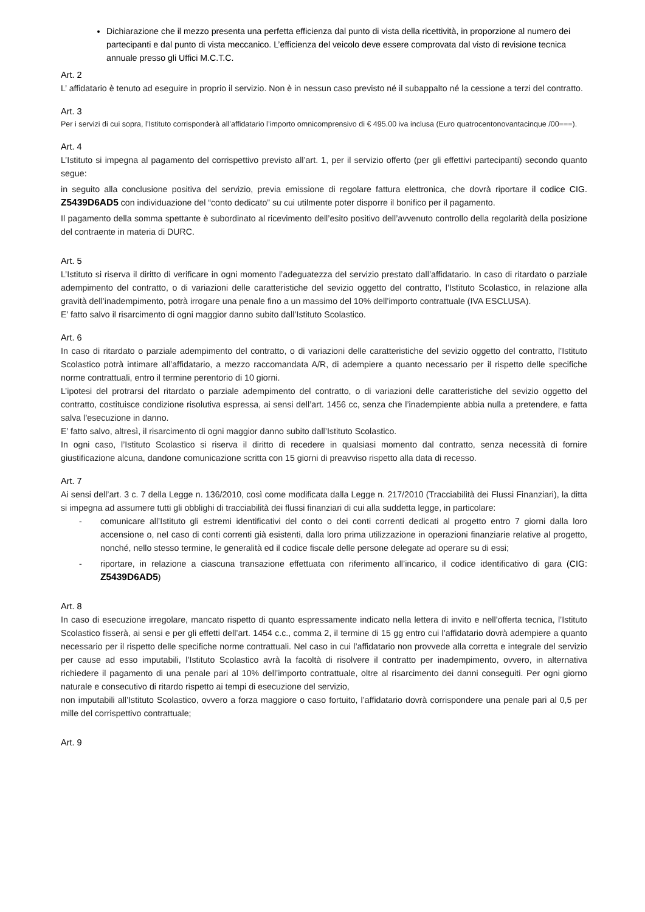Dichiarazione che il mezzo presenta una perfetta efficienza dal punto di vista della ricettività, in proporzione al numero dei partecipanti e dal punto di vista meccanico. L’efficienza del veicolo deve essere comprovata dal visto di revisione tecnica annuale presso gli Uffici M.C.T.C.
Art. 2
L’ affidatario è tenuto ad eseguire in proprio il servizio. Non è in nessun caso previsto né il subappalto né la cessione a terzi del contratto.
Art. 3
Per i servizi di cui sopra, l’Istituto corrisponderà all’affidatario l’importo omnicomprensivo di € 495.00 iva inclusa (Euro quatrocentonovantacinque /00===).
Art. 4
L’Istituto si impegna al pagamento del corrispettivo previsto all’art. 1, per il servizio offerto (per gli effettivi partecipanti) secondo quanto segue:
in seguito alla conclusione positiva del servizio, previa emissione di regolare fattura elettronica, che dovrà riportare il codice CIG. Z5439D6AD5 con individuazione del “conto dedicato” su cui utilmente poter disporre il bonifico per il pagamento.
Il pagamento della somma spettante è subordinato al ricevimento dell’esito positivo dell’avvenuto controllo della regolarità della posizione del contraente in materia di DURC.
Art. 5
L’Istituto si riserva il diritto di verificare in ogni momento l’adeguatezza del servizio prestato dall’affidatario. In caso di ritardato o parziale adempimento del contratto, o di variazioni delle caratteristiche del sevizio oggetto del contratto, l’Istituto Scolastico, in relazione alla gravità dell’inadempimento, potrà irrogare una penale fino a un massimo del 10% dell’importo contrattuale (IVA ESCLUSA).
E’ fatto salvo il risarcimento di ogni maggior danno subito dall’Istituto Scolastico.
Art. 6
In caso di ritardato o parziale adempimento del contratto, o di variazioni delle caratteristiche del sevizio oggetto del contratto, l’Istituto Scolastico potrà intimare all’affidatario, a mezzo raccomandata A/R, di adempiere a quanto necessario per il rispetto delle specifiche norme contrattuali, entro il termine perentorio di 10 giorni.
L’ipotesi del protrarsi del ritardato o parziale adempimento del contratto, o di variazioni delle caratteristiche del sevizio oggetto del contratto, costituisce condizione risolutiva espressa, ai sensi dell’art. 1456 cc, senza che l’inadempiente abbia nulla a pretendere, e fatta salva l’esecuzione in danno.
E’ fatto salvo, altresì, il risarcimento di ogni maggior danno subito dall’Istituto Scolastico.
In ogni caso, l’Istituto Scolastico si riserva il diritto di recedere in qualsiasi momento dal contratto, senza necessità di fornire giustificazione alcuna, dandone comunicazione scritta con 15 giorni di preavviso rispetto alla data di recesso.
Art. 7
Ai sensi dell’art. 3 c. 7 della Legge n. 136/2010, così come modificata dalla Legge n. 217/2010 (Tracciabilità dei Flussi Finanziari), la ditta si impegna ad assumere tutti gli obblighi di tracciabilità dei flussi finanziari di cui alla suddetta legge, in particolare:
- comunicare all’Istituto gli estremi identificativi del conto o dei conti correnti dedicati al progetto entro 7 giorni dalla loro accensione o, nel caso di conti correnti già esistenti, dalla loro prima utilizzazione in operazioni finanziarie relative al progetto, nonché, nello stesso termine, le generalità ed il codice fiscale delle persone delegate ad operare su di essi;
- riportare, in relazione a ciascuna transazione effettuata con riferimento all’incarico, il codice identificativo di gara (CIG: Z5439D6AD5)
Art. 8
In caso di esecuzione irregolare, mancato rispetto di quanto espressamente indicato nella lettera di invito e nell’offerta tecnica, l’Istituto Scolastico fisserà, ai sensi e per gli effetti dell’art. 1454 c.c., comma 2, il termine di 15 gg entro cui l’affidatario dovrà adempiere a quanto necessario per il rispetto delle specifiche norme contrattuali. Nel caso in cui l’affidatario non provvede alla corretta e integrale del servizio per cause ad esso imputabili, l’Istituto Scolastico avrà la facoltà di risolvere il contratto per inadempimento, ovvero, in alternativa richiedere il pagamento di una penale pari al 10% dell’importo contrattuale, oltre al risarcimento dei danni conseguiti. Per ogni giorno naturale e consecutivo di ritardo rispetto ai tempi di esecuzione del servizio,
non imputabili all’Istituto Scolastico, ovvero a forza maggiore o caso fortuito, l’affidatario dovrà corrispondere una penale pari al 0,5 per mille del corrispettivo contrattuale;
Art. 9